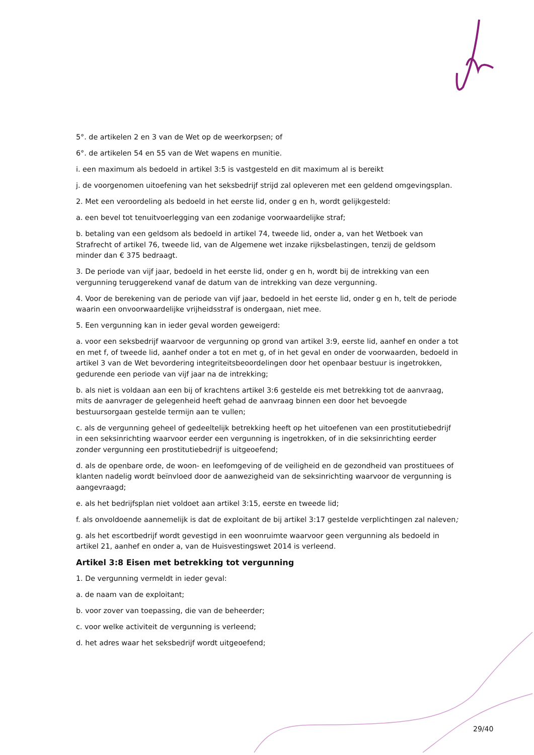5°. de artikelen 2 en 3 van de Wet op de weerkorpsen; of
6°. de artikelen 54 en 55 van de Wet wapens en munitie.
i. een maximum als bedoeld in artikel 3:5 is vastgesteld en dit maximum al is bereikt
j. de voorgenomen uitoefening van het seksbedrijf strijd zal opleveren met een geldend omgevingsplan.
2. Met een veroordeling als bedoeld in het eerste lid, onder g en h, wordt gelijkgesteld:
a. een bevel tot tenuitvoerlegging van een zodanige voorwaardelijke straf;
b. betaling van een geldsom als bedoeld in artikel 74, tweede lid, onder a, van het Wetboek van Strafrecht of artikel 76, tweede lid, van de Algemene wet inzake rijksbelastingen, tenzij de geldsom minder dan € 375 bedraagt.
3. De periode van vijf jaar, bedoeld in het eerste lid, onder g en h, wordt bij de intrekking van een vergunning teruggerekend vanaf de datum van de intrekking van deze vergunning.
4. Voor de berekening van de periode van vijf jaar, bedoeld in het eerste lid, onder g en h, telt de periode waarin een onvoorwaardelijke vrijheidsstraf is ondergaan, niet mee.
5. Een vergunning kan in ieder geval worden geweigerd:
a. voor een seksbedrijf waarvoor de vergunning op grond van artikel 3:9, eerste lid, aanhef en onder a tot en met f, of tweede lid, aanhef onder a tot en met g, of in het geval en onder de voorwaarden, bedoeld in artikel 3 van de Wet bevordering integriteitsbeoordelingen door het openbaar bestuur is ingetrokken, gedurende een periode van vijf jaar na de intrekking;
b. als niet is voldaan aan een bij of krachtens artikel 3:6 gestelde eis met betrekking tot de aanvraag, mits de aanvrager de gelegenheid heeft gehad de aanvraag binnen een door het bevoegde bestuursorgaan gestelde termijn aan te vullen;
c. als de vergunning geheel of gedeeltelijk betrekking heeft op het uitoefenen van een prostitutiebedrijf in een seksinrichting waarvoor eerder een vergunning is ingetrokken, of in die seksinrichting eerder zonder vergunning een prostitutiebedrijf is uitgeoefend;
d. als de openbare orde, de woon- en leefomgeving of de veiligheid en de gezondheid van prostituees of klanten nadelig wordt beïnvloed door de aanwezigheid van de seksinrichting waarvoor de vergunning is aangevraagd;
e. als het bedrijfsplan niet voldoet aan artikel 3:15, eerste en tweede lid;
f. als onvoldoende aannemelijk is dat de exploitant de bij artikel 3:17 gestelde verplichtingen zal naleven;
g. als het escortbedrijf wordt gevestigd in een woonruimte waarvoor geen vergunning als bedoeld in artikel 21, aanhef en onder a, van de Huisvestingswet 2014 is verleend.
Artikel 3:8 Eisen met betrekking tot vergunning
1. De vergunning vermeldt in ieder geval:
a. de naam van de exploitant;
b. voor zover van toepassing, die van de beheerder;
c. voor welke activiteit de vergunning is verleend;
d. het adres waar het seksbedrijf wordt uitgeoefend;
29/40